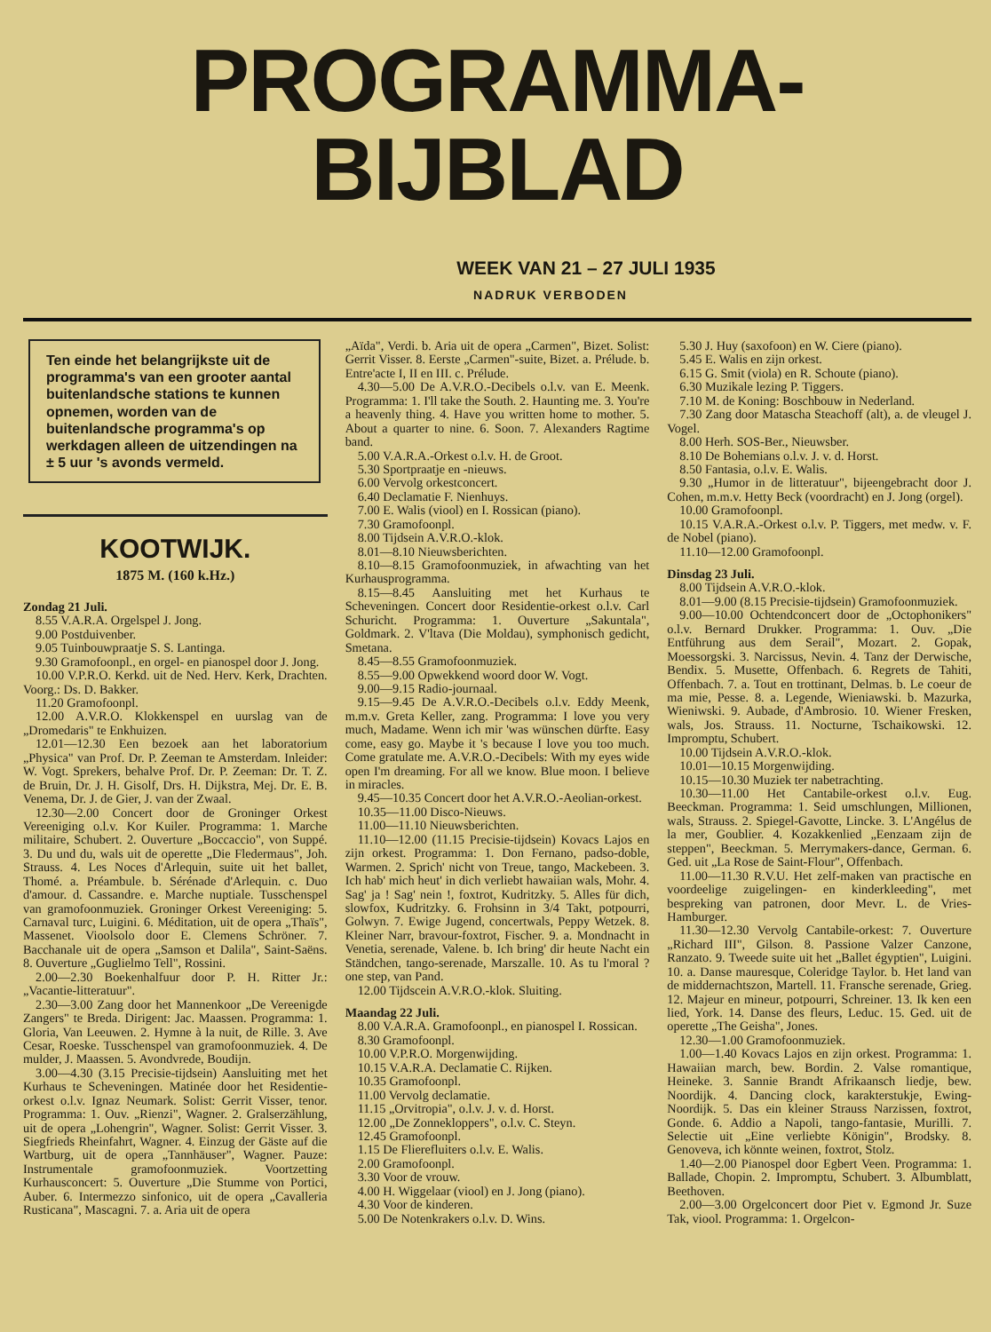PROGRAMMA-BIJBLAD
WEEK VAN 21 – 27 JULI 1935
NADRUK VERBODEN
Ten einde het belangrijkste uit de programma's van een grooter aantal buitenlandsche stations te kunnen opnemen, worden van de buitenlandsche programma's op werkdagen alleen de uitzendingen na ± 5 uur 's avonds vermeld.
KOOTWIJK.
1875 M. (160 k.Hz.)
Zondag 21 Juli.
8.55 V.A.R.A. Orgelspel J. Jong.
9.00 Postduivenber.
9.05 Tuinbouwpraatje S. S. Lantinga.
9.30 Gramofoonpl., en orgel- en pianospel door J. Jong.
10.00 V.P.R.O. Kerkd. uit de Ned. Herv. Kerk, Drachten. Voorg.: Ds. D. Bakker.
11.20 Gramofoonpl.
12.00 A.V.R.O. Klokkenspel en uurslag van de „Dromedaris" te Enkhuizen.
12.01—12.30 Een bezoek aan het laboratorium „Physica" van Prof. Dr. P. Zeeman te Amsterdam. Inleider: W. Vogt. Sprekers, behalve Prof. Dr. P. Zeeman: Dr. T. Z. de Bruin, Dr. J. H. Gisolf, Drs. H. Dijkstra, Mej. Dr. E. B. Venema, Dr. J. de Gier, J. van der Zwaal.
12.30—2.00 Concert door de Groninger Orkest Vereeniging o.l.v. Kor Kuiler. Programma: 1. Marche militaire, Schubert. 2. Ouverture „Boccaccio", von Suppé. 3. Du und du, wals uit de operette „Die Fledermaus", Joh. Strauss. 4. Les Noces d'Arlequin, suite uit het ballet, Thomé. a. Préambule. b. Sérénade d'Arlequin. c. Duo d'amour. d. Cassandre. e. Marche nuptiale. Tusschenspel van gramofoonmuziek. Groninger Orkest Vereeniging: 5. Carnaval turc, Luigini. 6. Méditation, uit de opera „Thaïs", Massenet. Vioolsolo door E. Clemens Schröner. 7. Bacchanale uit de opera „Samson et Dalila", Saint-Saëns. 8. Ouverture „Guglielmo Tell", Rossini.
2.00—2.30 Boekenhalfuur door P. H. Ritter Jr.: „Vacantie-litteratuur".
2.30—3.00 Zang door het Mannenkoor „De Vereenigde Zangers" te Breda. Dirigent: Jac. Maassen. Programma: 1. Gloria, Van Leeuwen. 2. Hymne à la nuit, de Rille. 3. Ave Cesar, Roeske. Tusschenspel van gramofoonmuziek. 4. De mulder, J. Maassen. 5. Avondvrede, Boudijn.
3.00—4.30 (3.15 Precisie-tijdsein) Aansluiting met het Kurhaus te Scheveningen. Matinée door het Residentie-orkest o.l.v. Ignaz Neumark. Solist: Gerrit Visser, tenor. Programma: 1. Ouv. „Rienzi", Wagner. 2. Gralserzählung, uit de opera „Lohengrin", Wagner. Solist: Gerrit Visser. 3. Siegfrieds Rheinfahrt, Wagner. 4. Einzug der Gäste auf die Wartburg, uit de opera „Tannhäuser", Wagner. Pauze: Instrumentale gramofoonmuziek. Voortzetting Kurhausconcert: 5. Ouverture „Die Stumme von Portici, Auber. 6. Intermezzo sinfonico, uit de opera „Cavalleria Rusticana", Mascagni. 7. a. Aria uit de opera
„Aïda", Verdi. b. Aria uit de opera „Carmen", Bizet. Solist: Gerrit Visser. 8. Eerste „Carmen"-suite, Bizet. a. Prélude. b. Entre'acte I, II en III. c. Prélude.
4.30—5.00 De A.V.R.O.-Decibels o.l.v. van E. Meenk. Programma: 1. I'll take the South. 2. Haunting me. 3. You're a heavenly thing. 4. Have you written home to mother. 5. About a quarter to nine. 6. Soon. 7. Alexanders Ragtime band.
5.00 V.A.R.A.-Orkest o.l.v. H. de Groot.
5.30 Sportpraatje en -nieuws.
6.00 Vervolg orkestconcert.
6.40 Declamatie F. Nienhuys.
7.00 E. Walis (viool) en I. Rossican (piano).
7.30 Gramofoonpl.
8.00 Tijdsein A.V.R.O.-klok.
8.01—8.10 Nieuwsberichten.
8.10—8.15 Gramofoonmuziek, in afwachting van het Kurhausprogramma.
8.15—8.45 Aansluiting met het Kurhaus te Scheveningen. Concert door Residentie-orkest o.l.v. Carl Schuricht. Programma: 1. Ouverture „Sakuntala", Goldmark. 2. V'ltava (Die Moldau), symphonisch gedicht, Smetana.
8.45—8.55 Gramofoonmuziek.
8.55—9.00 Opwekkend woord door W. Vogt.
9.00—9.15 Radio-journaal.
9.15—9.45 De A.V.R.O.-Decibels o.l.v. Eddy Meenk, m.m.v. Greta Keller, zang. Programma: I love you very much, Madame. Wenn ich mir 'was wünschen dürfte. Easy come, easy go. Maybe it 's because I love you too much. Come gratulate me. A.V.R.O.-Decibels: With my eyes wide open I'm dreaming. For all we know. Blue moon. I believe in miracles.
9.45—10.35 Concert door het A.V.R.O.-Aeolian-orkest.
10.35—11.00 Disco-Nieuws.
11.00—11.10 Nieuwsberichten.
11.10—12.00 (11.15 Precisie-tijdsein) Kovacs Lajos en zijn orkest. Programma: 1. Don Fernano, padso-doble, Warmen. 2. Sprich' nicht von Treue, tango, Mackebeen. 3. Ich hab' mich heut' in dich verliebt hawaiian wals, Mohr. 4. Sag' ja ! Sag' nein !, foxtrot, Kudritzky. 5. Alles für dich, slowfox, Kudritzky. 6. Frohsinn in 3/4 Takt, potpourri, Golwyn. 7. Ewige Jugend, concertwals, Peppy Wetzek. 8. Kleiner Narr, bravour-foxtrot, Fischer. 9. a. Mondnacht in Venetia, serenade, Valene. b. Ich bring' dir heute Nacht ein Ständchen, tango-serenade, Marszalle. 10. As tu l'moral ? one step, van Pand.
12.00 Tijdscein A.V.R.O.-klok. Sluiting.
Maandag 22 Juli.
8.00 V.A.R.A. Gramofoonpl., en pianospel I. Rossican.
8.30 Gramofoonpl.
10.00 V.P.R.O. Morgenwijding.
10.15 V.A.R.A. Declamatie C. Rijken.
10.35 Gramofoonpl.
11.00 Vervolg declamatie.
11.15 „Orvitropia", o.l.v. J. v. d. Horst.
12.00 „De Zonnekloppers", o.l.v. C. Steyn.
12.45 Gramofoonpl.
1.15 De Flierefluiters o.l.v. E. Walis.
2.00 Gramofoonpl.
3.30 Voor de vrouw.
4.00 H. Wiggelaar (viool) en J. Jong (piano).
4.30 Voor de kinderen.
5.00 De Notenkrakers o.l.v. D. Wins.
5.30 J. Huy (saxofoon) en W. Ciere (piano).
5.45 E. Walis en zijn orkest.
6.15 G. Smit (viola) en R. Schoute (piano).
6.30 Muzikale lezing P. Tiggers.
7.10 M. de Koning: Boschbouw in Nederland.
7.30 Zang door Matascha Steachoff (alt), a. de vleugel J. Vogel.
8.00 Herh. SOS-Ber., Nieuwsber.
8.10 De Bohemians o.l.v. J. v. d. Horst.
8.50 Fantasia, o.l.v. E. Walis.
9.30 „Humor in de litteratuur", bijeengebracht door J. Cohen, m.m.v. Hetty Beck (voordracht) en J. Jong (orgel).
10.00 Gramofoonpl.
10.15 V.A.R.A.-Orkest o.l.v. P. Tiggers, met medw. v. F. de Nobel (piano).
11.10—12.00 Gramofoonpl.
Dinsdag 23 Juli.
8.00 Tijdsein A.V.R.O.-klok.
8.01—9.00 (8.15 Precisie-tijdsein) Gramofoonmuziek.
9.00—10.00 Ochtendconcert door de „Octophonikers" o.l.v. Bernard Drukker. Programma: 1. Ouv. „Die Entführung aus dem Serail", Mozart. 2. Gopak, Moessorgski. 3. Narcissus, Nevin. 4. Tanz der Derwische, Bendix. 5. Musette, Offenbach. 6. Regrets de Tahiti, Offenbach. 7. a. Tout en trottinant, Delmas. b. Le coeur de ma mie, Pesse. 8. a. Legende, Wieniawski. b. Mazurka, Wieniwski. 9. Aubade, d'Ambrosio. 10. Wiener Fresken, wals, Jos. Strauss. 11. Nocturne, Tschaikowski. 12. Impromptu, Schubert.
10.00 Tijdsein A.V.R.O.-klok.
10.01—10.15 Morgenwijding.
10.15—10.30 Muziek ter nabetrachting.
10.30—11.00 Het Cantabile-orkest o.l.v. Eug. Beeckman. Programma: 1. Seid umschlungen, Millionen, wals, Strauss. 2. Spiegel-Gavotte, Lincke. 3. L'Angélus de la mer, Goublier. 4. Kozakkenlied „Eenzaam zijn de steppen", Beeckman. 5. Merrymakers-dance, German. 6. Ged. uit „La Rose de Saint-Flour", Offenbach.
11.00—11.30 R.V.U. Het zelf-maken van practische en voordeelige zuigelingen- en kinderkleeding", met bespreking van patronen, door Mevr. L. de Vries-Hamburger.
11.30—12.30 Vervolg Cantabile-orkest: 7. Ouverture „Richard III", Gilson. 8. Passione Valzer Canzone, Ranzato. 9. Tweede suite uit het „Ballet égyptien", Luigini. 10. a. Danse mauresque, Coleridge Taylor. b. Het land van de middernachtszon, Martell. 11. Fransche serenade, Grieg. 12. Majeur en mineur, potpourri, Schreiner. 13. Ik ken een lied, York. 14. Danse des fleurs, Leduc. 15. Ged. uit de operette „The Geisha", Jones.
12.30—1.00 Gramofoonmuziek.
1.00—1.40 Kovacs Lajos en zijn orkest. Programma: 1. Hawaiian march, bew. Bordin. 2. Valse romantique, Heineke. 3. Sannie Brandt Afrikaansch liedje, bew. Noordijk. 4. Dancing clock, karakterstukje, Ewing-Noordijk. 5. Das ein kleiner Strauss Narzissen, foxtrot, Gonde. 6. Addio a Napoli, tango-fantasie, Murilli. 7. Selectie uit „Eine verliebte Königin", Brodsky. 8. Genoveva, ich könnte weinen, foxtrot, Stolz.
1.40—2.00 Pianospel door Egbert Veen. Programma: 1. Ballade, Chopin. 2. Impromptu, Schubert. 3. Albumblatt, Beethoven.
2.00—3.00 Orgelconcert door Piet v. Egmond Jr. Suze Tak, viool. Programma: 1. Orgelcon-